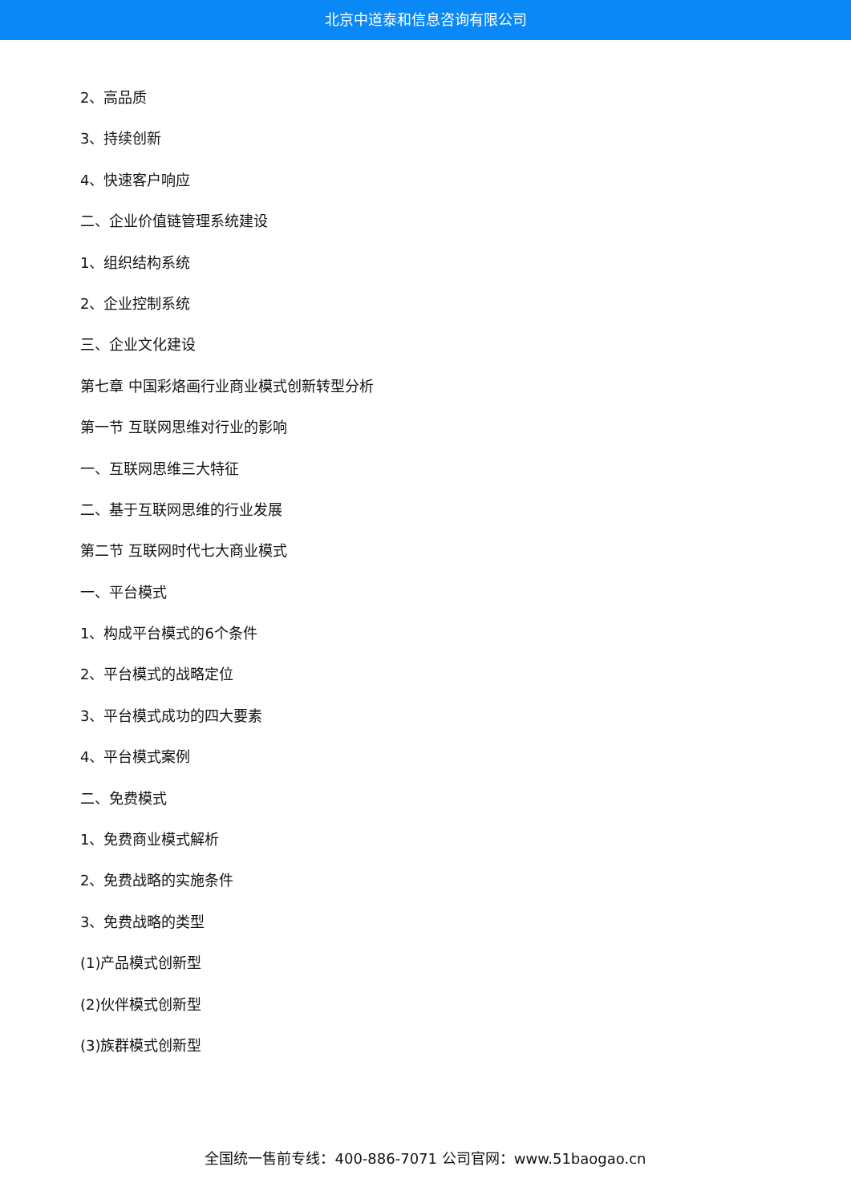北京中道泰和信息咨询有限公司
2、高品质
3、持续创新
4、快速客户响应
二、企业价值链管理系统建设
1、组织结构系统
2、企业控制系统
三、企业文化建设
第七章 中国彩烙画行业商业模式创新转型分析
第一节 互联网思维对行业的影响
一、互联网思维三大特征
二、基于互联网思维的行业发展
第二节 互联网时代七大商业模式
一、平台模式
1、构成平台模式的6个条件
2、平台模式的战略定位
3、平台模式成功的四大要素
4、平台模式案例
二、免费模式
1、免费商业模式解析
2、免费战略的实施条件
3、免费战略的类型
(1)产品模式创新型
(2)伙伴模式创新型
(3)族群模式创新型
全国统一售前专线：400-886-7071 公司官网：www.51baogao.cn